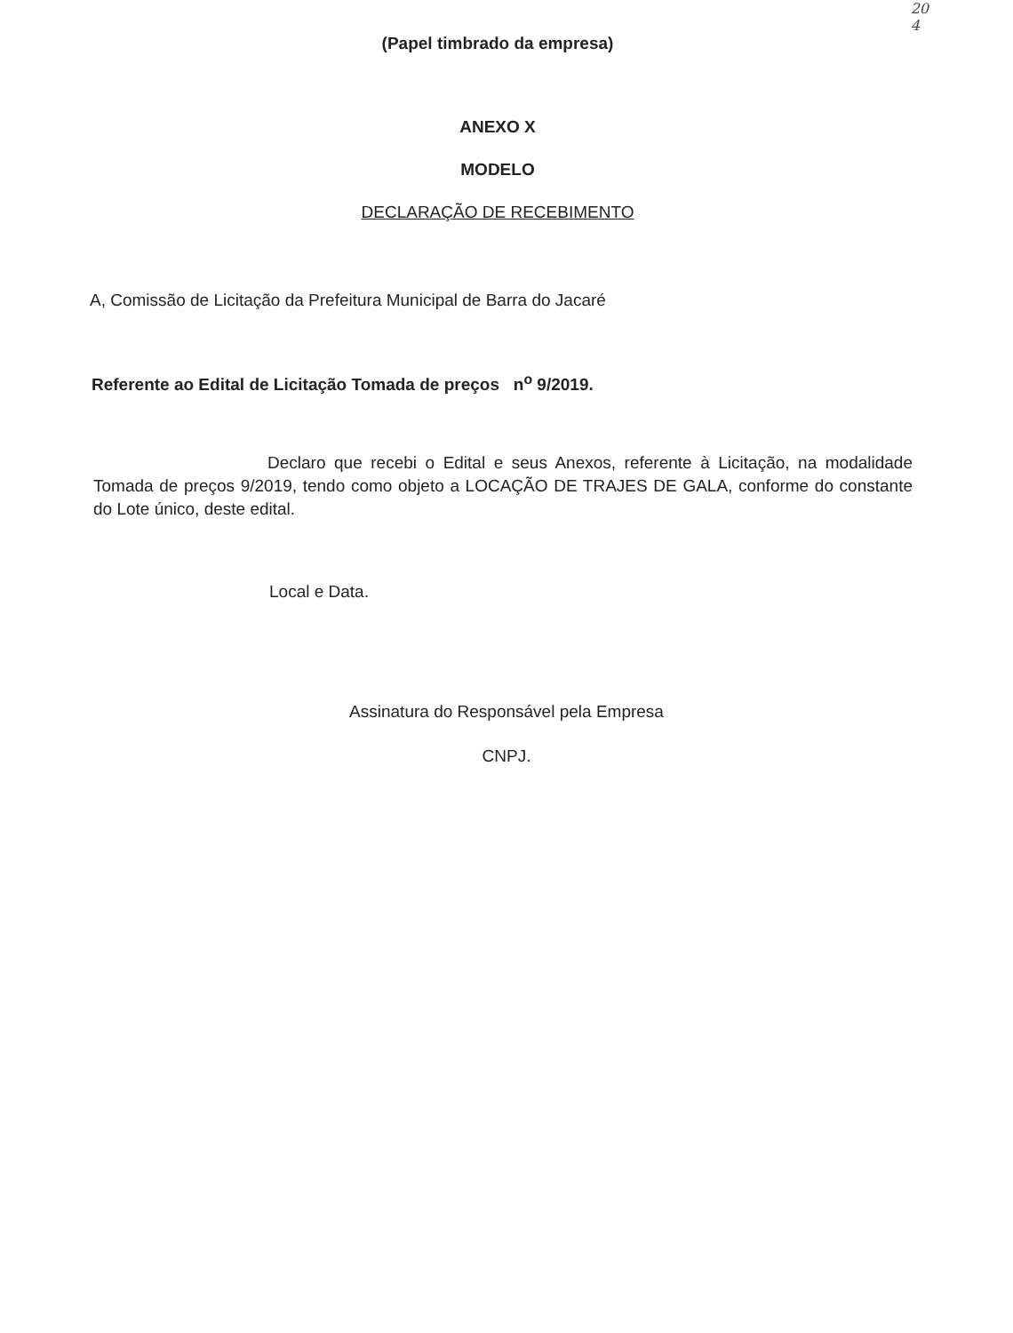20
4
(Papel timbrado da empresa)
ANEXO X
MODELO
DECLARAÇÃO DE RECEBIMENTO
A, Comissão de Licitação da Prefeitura Municipal de Barra do Jacaré
Referente ao Edital de Licitação Tomada de preços n<sup>o</sup> 9/2019.
Declaro que recebi o Edital e seus Anexos, referente à Licitação, na modalidade Tomada de preços 9/2019, tendo como objeto a LOCAÇÃO DE TRAJES DE GALA, conforme do constante do Lote único, deste edital.
Local e Data.
Assinatura do Responsável pela Empresa
CNPJ.